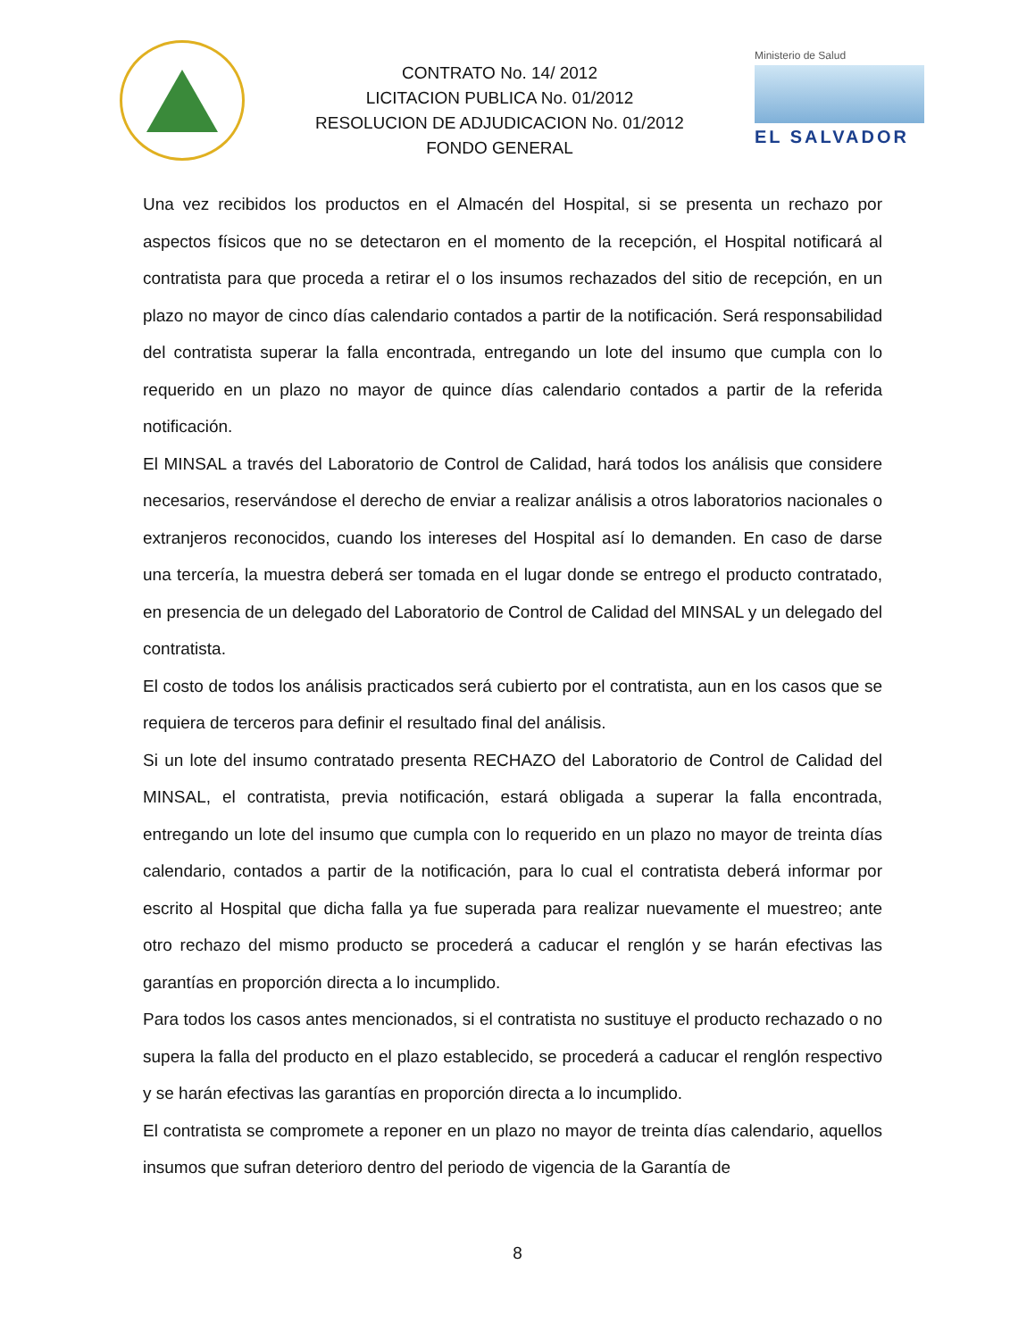CONTRATO No. 14/ 2012
LICITACION PUBLICA No. 01/2012
RESOLUCION DE ADJUDICACION No. 01/2012
FONDO GENERAL
Ministerio de Salud
EL SALVADOR
Una vez recibidos los productos en el Almacén del Hospital, si se presenta un rechazo por aspectos físicos que no se detectaron en el momento de la recepción, el Hospital notificará al contratista para que proceda a retirar el o los insumos rechazados del sitio de recepción, en un plazo no mayor de cinco días calendario contados a partir de la notificación. Será responsabilidad del contratista superar la falla encontrada, entregando un lote del insumo que cumpla con lo requerido en un plazo no mayor de quince días calendario contados a partir de la referida notificación.
El MINSAL a través del Laboratorio de Control de Calidad, hará todos los análisis que considere necesarios, reservándose el derecho de enviar a realizar análisis a otros laboratorios nacionales o extranjeros reconocidos, cuando los intereses del Hospital así lo demanden. En caso de darse una tercería, la muestra deberá ser tomada en el lugar donde se entrego el producto contratado, en presencia de un delegado del Laboratorio de Control de Calidad del MINSAL y un delegado del contratista.
El costo de todos los análisis practicados será cubierto por el contratista, aun en los casos que se requiera de terceros para definir el resultado final del análisis.
Si un lote del insumo contratado presenta RECHAZO del Laboratorio de Control de Calidad del MINSAL, el contratista, previa notificación, estará obligada a superar la falla encontrada, entregando un lote del insumo que cumpla con lo requerido en un plazo no mayor de treinta días calendario, contados a partir de la notificación, para lo cual el contratista deberá informar por escrito al Hospital que dicha falla ya fue superada para realizar nuevamente el muestreo; ante otro rechazo del mismo producto se procederá a caducar el renglón y se harán efectivas las garantías en proporción directa a lo incumplido.
Para todos los casos antes mencionados, si el contratista no sustituye el producto rechazado o no supera la falla del producto en el plazo establecido, se procederá a caducar el renglón respectivo y se harán efectivas las garantías en proporción directa a lo incumplido.
El contratista se compromete a reponer en un plazo no mayor de treinta días calendario, aquellos insumos que sufran deterioro dentro del periodo de vigencia de la Garantía de
8